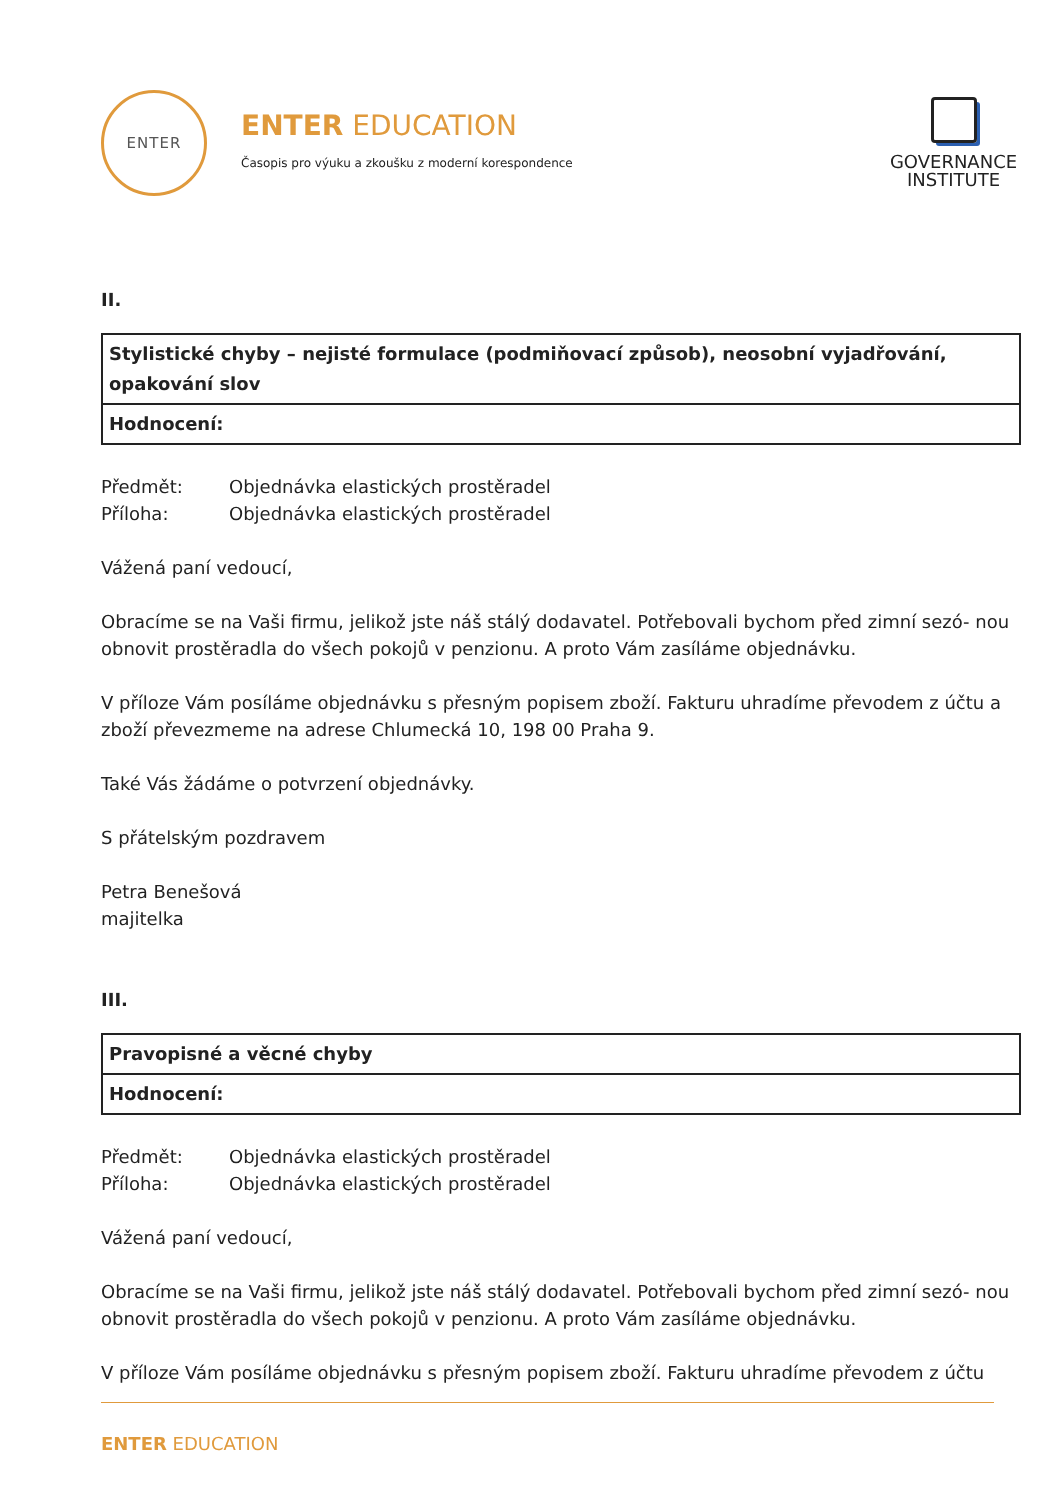ENTER
ENTER EDUCATION
Časopis pro výuku a zkoušku z moderní korespondence
GOVERNANCE
INSTITUTE
II.
| Stylistické chyby – nejisté formulace (podmiňovací způsob), neosobní vyjadřování, opakování slov |
| Hodnocení: |
| Předmět: | Objednávka elastických prostěradel |
| Příloha: | Objednávka elastických prostěradel |
Vážená paní vedoucí,
Obracíme se na Vaši firmu, jelikož jste náš stálý dodavatel. Potřebovali bychom před zimní sezó- nou obnovit prostěradla do všech pokojů v penzionu. A proto Vám zasíláme objednávku.
V příloze Vám posíláme objednávku s přesným popisem zboží. Fakturu uhradíme převodem z účtu a zboží převezmeme na adrese Chlumecká 10, 198 00 Praha 9.
Také Vás žádáme o potvrzení objednávky.
S přátelským pozdravem
Petra Benešová
majitelka
III.
| Pravopisné a věcné chyby |
| Hodnocení: |
| Předmět: | Objednávka elastických prostěradel |
| Příloha: | Objednávka elastických prostěradel |
Vážená paní vedoucí,
Obracíme se na Vaši firmu, jelikož jste náš stálý dodavatel. Potřebovali bychom před zimní sezó- nou obnovit prostěradla do všech pokojů v penzionu. A proto Vám zasíláme objednávku.
V příloze Vám posíláme objednávku s přesným popisem zboží. Fakturu uhradíme převodem z účtu
ENTER EDUCATION